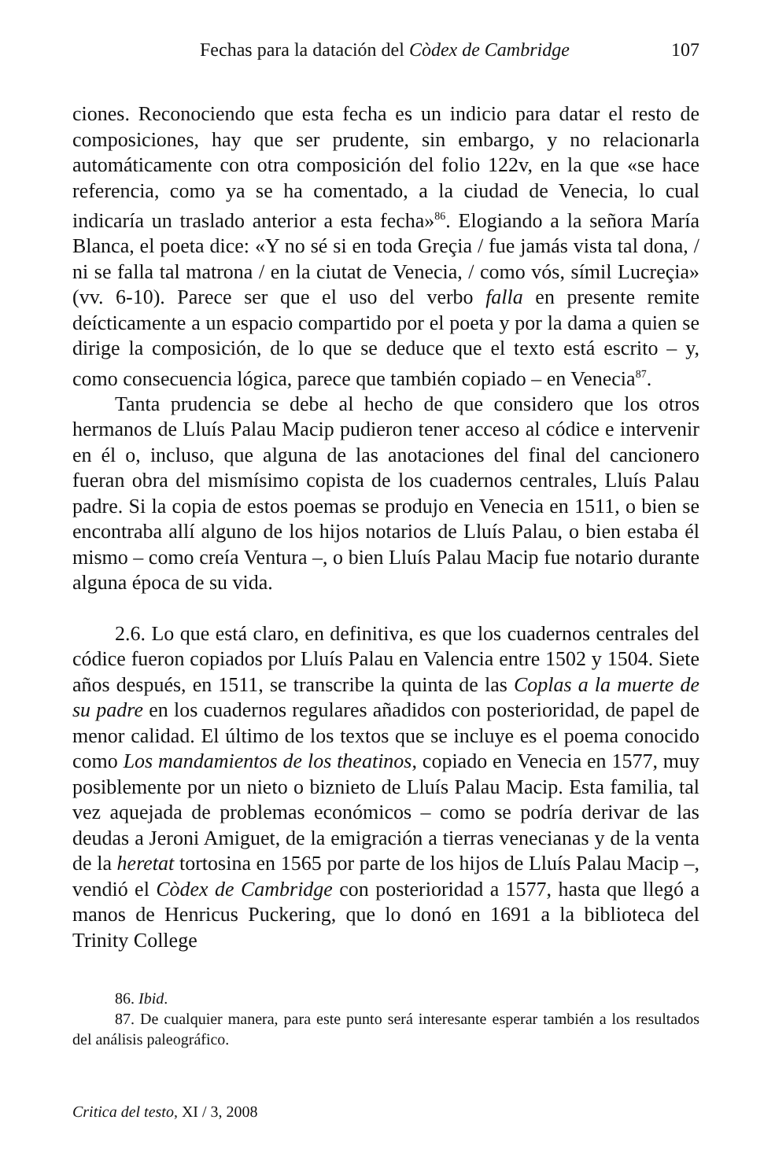Fechas para la datación del Còdex de Cambridge 107
ciones. Reconociendo que esta fecha es un indicio para datar el resto de composiciones, hay que ser prudente, sin embargo, y no relacionarla automáticamente con otra composición del folio 122v, en la que «se hace referencia, como ya se ha comentado, a la ciudad de Venecia, lo cual indicaría un traslado anterior a esta fecha»<sup>86</sup>. Elogiando a la señora María Blanca, el poeta dice: «Y no sé si en toda Greçia / fue jamás vista tal dona, / ni se falla tal matrona / en la ciutat de Venecia, / como vós, símil Lucreçia» (vv. 6-10). Parece ser que el uso del verbo falla en presente remite deícticamente a un espacio compartido por el poeta y por la dama a quien se dirige la composición, de lo que se deduce que el texto está escrito – y, como consecuencia lógica, parece que también copiado – en Venecia<sup>87</sup>.
Tanta prudencia se debe al hecho de que considero que los otros hermanos de Lluís Palau Macip pudieron tener acceso al códice e intervenir en él o, incluso, que alguna de las anotaciones del final del cancionero fueran obra del mismísimo copista de los cuadernos centrales, Lluís Palau padre. Si la copia de estos poemas se produjo en Venecia en 1511, o bien se encontraba allí alguno de los hijos notarios de Lluís Palau, o bien estaba él mismo – como creía Ventura –, o bien Lluís Palau Macip fue notario durante alguna época de su vida.
2.6. Lo que está claro, en definitiva, es que los cuadernos centrales del códice fueron copiados por Lluís Palau en Valencia entre 1502 y 1504. Siete años después, en 1511, se transcribe la quinta de las Coplas a la muerte de su padre en los cuadernos regulares añadidos con posterioridad, de papel de menor calidad. El último de los textos que se incluye es el poema conocido como Los mandamientos de los theatinos, copiado en Venecia en 1577, muy posiblemente por un nieto o biznieto de Lluís Palau Macip. Esta familia, tal vez aquejada de problemas económicos – como se podría derivar de las deudas a Jeroni Amiguet, de la emigración a tierras venecianas y de la venta de la heretat tortosina en 1565 por parte de los hijos de Lluís Palau Macip –, vendió el Còdex de Cambridge con posterioridad a 1577, hasta que llegó a manos de Henricus Puckering, que lo donó en 1691 a la biblioteca del Trinity College
86. Ibid.
87. De cualquier manera, para este punto será interesante esperar también a los resultados del análisis paleográfico.
Critica del testo, XI / 3, 2008